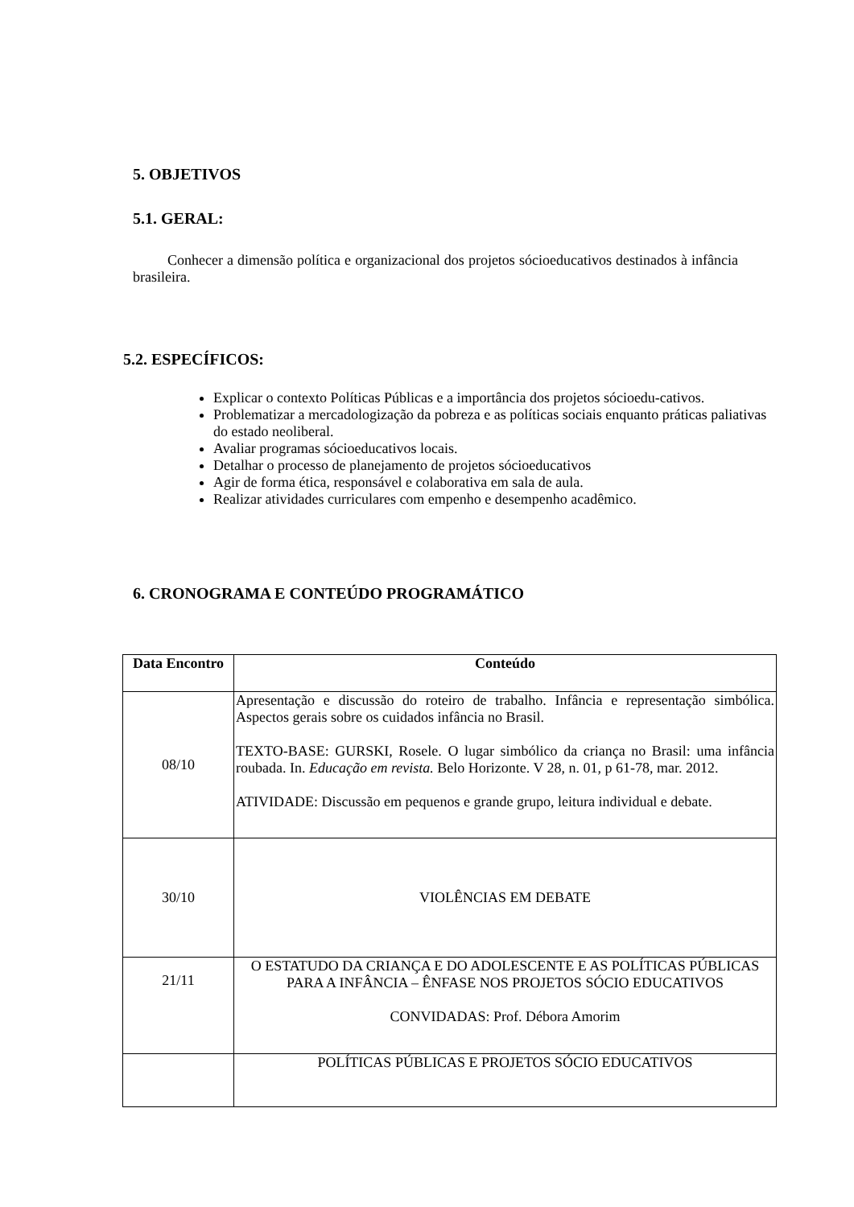5. OBJETIVOS
5.1. GERAL:
Conhecer a dimensão política e organizacional dos projetos sócioeducativos destinados à infância brasileira.
5.2. ESPECÍFICOS:
Explicar o contexto Políticas Públicas e a importância dos projetos sócioedu-cativos.
Problematizar a mercadologização da pobreza e as políticas sociais enquanto práticas paliativas do estado neoliberal.
Avaliar programas sócioeducativos locais.
Detalhar o processo de planejamento de projetos sócioeducativos
Agir de forma ética, responsável e colaborativa em sala de aula.
Realizar atividades curriculares com empenho e desempenho acadêmico.
6. CRONOGRAMA E CONTEÚDO PROGRAMÁTICO
| Data Encontro | Conteúdo |
| --- | --- |
| 08/10 | Apresentação e discussão do roteiro de trabalho. Infância e representação simbólica. Aspectos gerais sobre os cuidados infância no Brasil. TEXTO-BASE: GURSKI, Rosele. O lugar simbólico da criança no Brasil: uma infância roubada. In. Educação em revista. Belo Horizonte. V 28, n. 01, p 61-78, mar. 2012. ATIVIDADE: Discussão em pequenos e grande grupo, leitura individual e debate. |
| 30/10 | VIOLÊNCIAS EM DEBATE |
| 21/11 | O ESTATUDO DA CRIANÇA E DO ADOLESCENTE E AS POLÍTICAS PÚBLICAS PARA A INFÂNCIA – ÊNFASE NOS PROJETOS SÓCIO EDUCATIVOS CONVIDADAS: Prof. Débora Amorim |
| | POLÍTICAS PÚBLICAS E PROJETOS SÓCIO EDUCATIVOS |